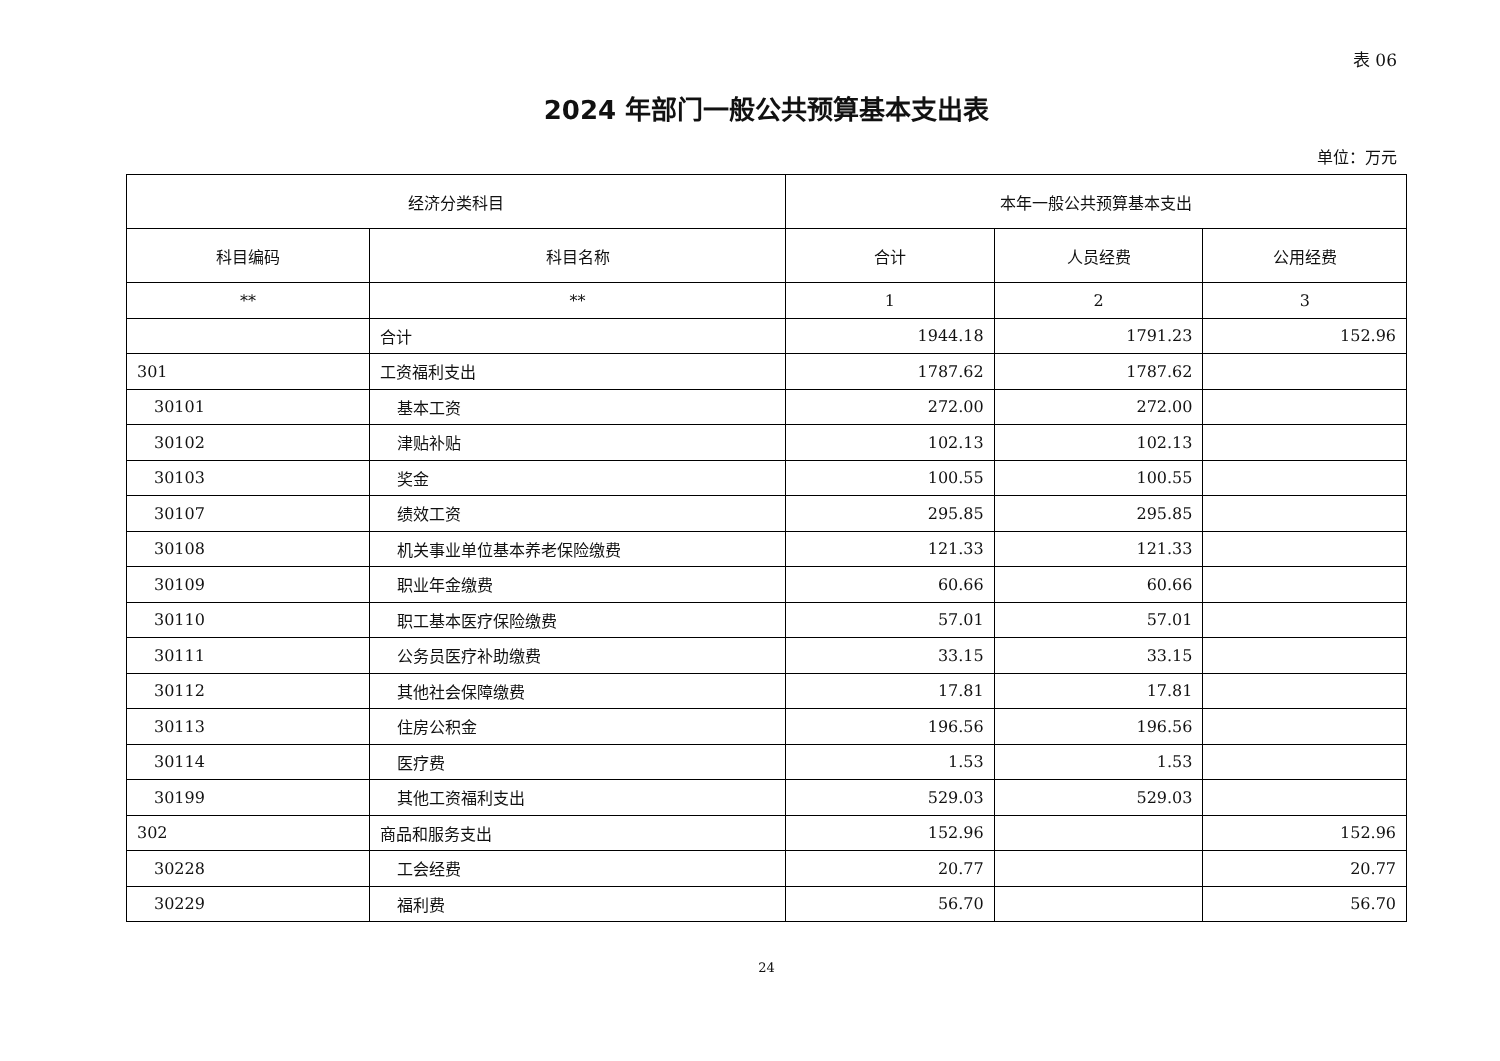表 06
2024 年部门一般公共预算基本支出表
单位：万元
| 经济分类科目 | | 本年一般公共预算基本支出 | | |
| --- | --- | --- | --- | --- |
| 科目编码 | 科目名称 | 合计 | 人员经费 | 公用经费 |
| ** | ** | 1 | 2 | 3 |
| | 合计 | 1944.18 | 1791.23 | 152.96 |
| 301 | 工资福利支出 | 1787.62 | 1787.62 | |
| 30101 | 基本工资 | 272.00 | 272.00 | |
| 30102 | 津贴补贴 | 102.13 | 102.13 | |
| 30103 | 奖金 | 100.55 | 100.55 | |
| 30107 | 绩效工资 | 295.85 | 295.85 | |
| 30108 | 机关事业单位基本养老保险缴费 | 121.33 | 121.33 | |
| 30109 | 职业年金缴费 | 60.66 | 60.66 | |
| 30110 | 职工基本医疗保险缴费 | 57.01 | 57.01 | |
| 30111 | 公务员医疗补助缴费 | 33.15 | 33.15 | |
| 30112 | 其他社会保障缴费 | 17.81 | 17.81 | |
| 30113 | 住房公积金 | 196.56 | 196.56 | |
| 30114 | 医疗费 | 1.53 | 1.53 | |
| 30199 | 其他工资福利支出 | 529.03 | 529.03 | |
| 302 | 商品和服务支出 | 152.96 | | 152.96 |
| 30228 | 工会经费 | 20.77 | | 20.77 |
| 30229 | 福利费 | 56.70 | | 56.70 |
24